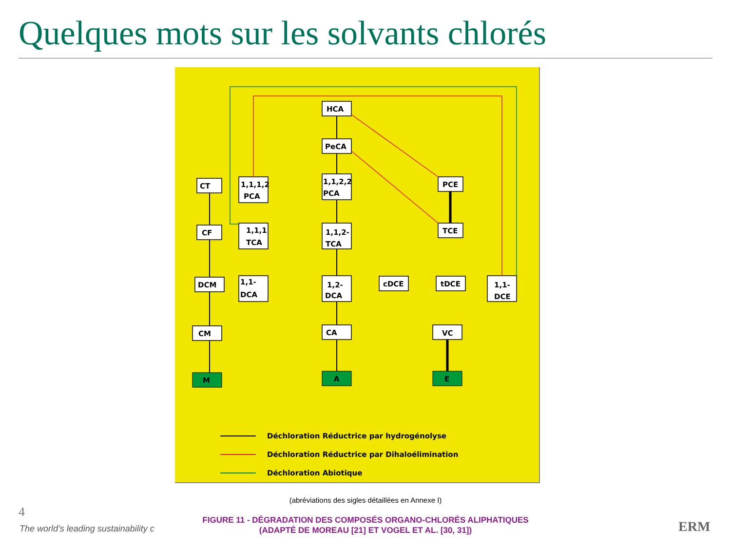Quelques mots sur les solvants chlorés
HCA
PeCA
CT
1,1,1,2
PCA
1,1,2,2
PCA
PCE
CF
1,1,1
TCA
1,1,2-
TCA
TCE
DCM
1,1-
DCA
1,2-
DCA
cDCE
tDCE
1,1-
DCE
CM
CA
VC
M
A
E
Déchloration Réductrice par hydrogénolyse
Déchloration Réductrice par Dihaloélimination
Déchloration Abiotique
(abréviations des sigles détaillées en Annexe I)
FIGURE 11 - DÉGRADATION DES COMPOSÉS ORGANO-CHLORÉS ALIPHATIQUES
(ADAPTÉ DE MOREAU [21] ET VOGEL ET AL. [30, 31])
4
The world’s leading sustainability c ERM